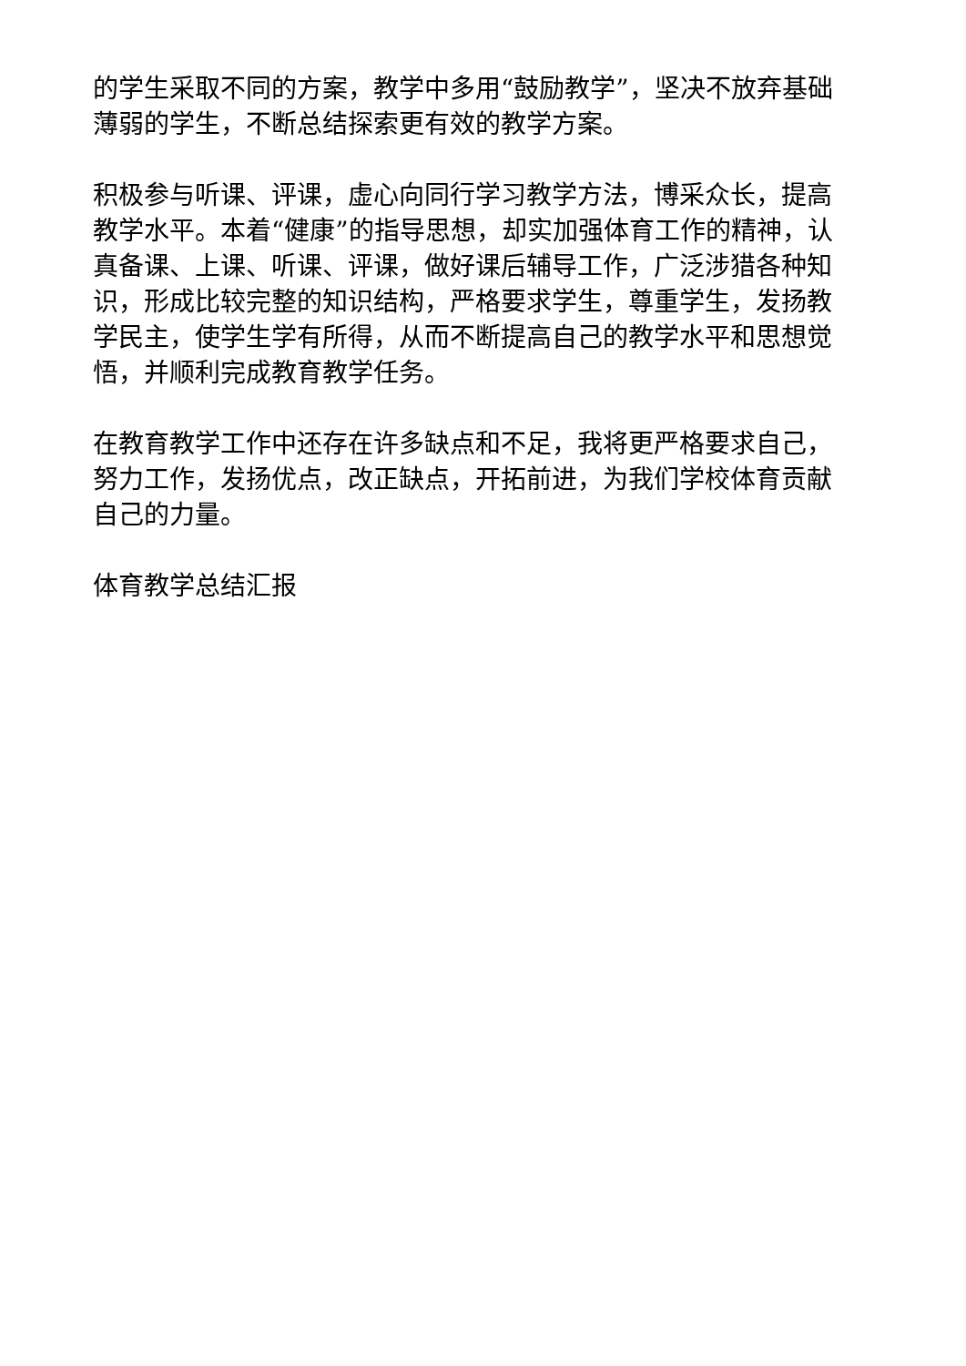的学生采取不同的方案，教学中多用“鼓励教学”，坚决不放弃基础薄弱的学生，不断总结探索更有效的教学方案。
积极参与听课、评课，虚心向同行学习教学方法，博采众长，提高教学水平。本着“健康”的指导思想，却实加强体育工作的精神，认真备课、上课、听课、评课，做好课后辅导工作，广泛涉猎各种知识，形成比较完整的知识结构，严格要求学生，尊重学生，发扬教学民主，使学生学有所得，从而不断提高自己的教学水平和思想觉悟，并顺利完成教育教学任务。
在教育教学工作中还存在许多缺点和不足，我将更严格要求自己，努力工作，发扬优点，改正缺点，开拓前进，为我们学校体育贡献自己的力量。
体育教学总结汇报